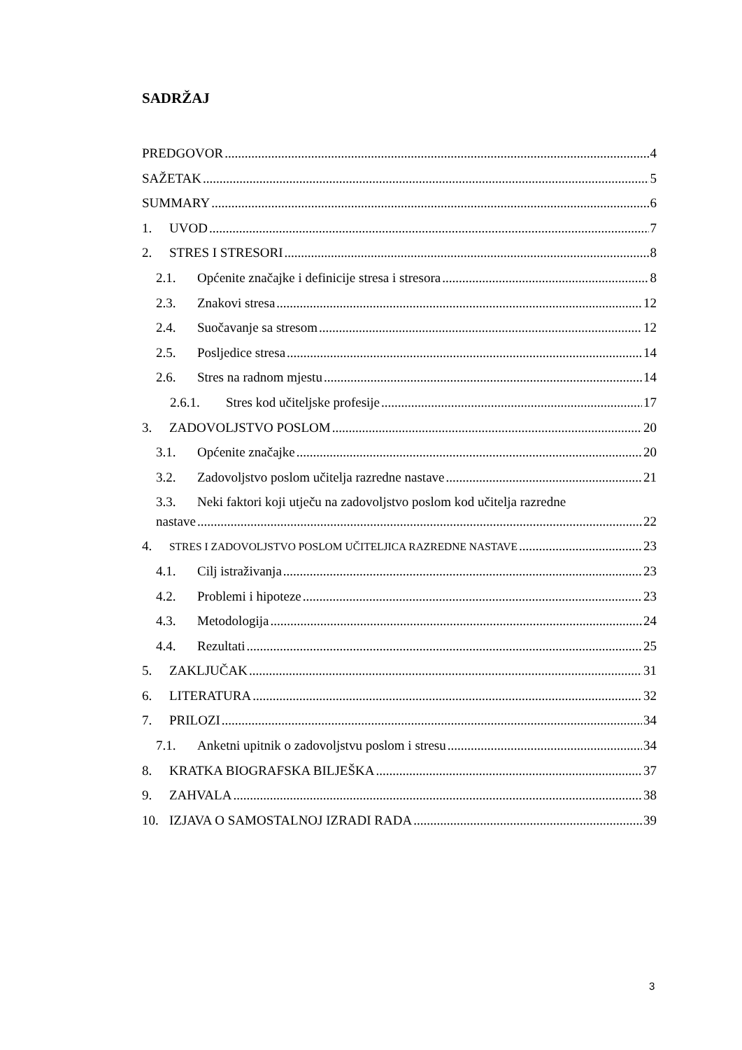SADRŽAJ
PREDGOVOR 4
SAŽETAK 5
SUMMARY 6
1. UVOD 7
2. STRES I STRESORI 8
2.1. Općenite značajke i definicije stresa i stresora 8
2.3. Znakovi stresa 12
2.4. Suočavanje sa stresom 12
2.5. Posljedice stresa 14
2.6. Stres na radnom mjestu 14
2.6.1. Stres kod učiteljske profesije 17
3. ZADOVOLJSTVO POSLOM 20
3.1. Općenite značajke 20
3.2. Zadovoljstvo poslom učitelja razredne nastave 21
3.3. Neki faktori koji utječu na zadovoljstvo poslom kod učitelja razredne
nastave 22
4. STRES I ZADOVOLJSTVO POSLOM UČITELJICA RAZREDNE NASTAVE 23
4.1. Cilj istraživanja 23
4.2. Problemi i hipoteze 23
4.3. Metodologija 24
4.4. Rezultati 25
5. ZAKLJUČAK 31
6. LITERATURA 32
7. PRILOZI 34
7.1. Anketni upitnik o zadovoljstvu poslom i stresu 34
8. KRATKA BIOGRAFSKA BILJEŠKA 37
9. ZAHVALA 38
10. IZJAVA O SAMOSTALNOJ IZRADI RADA 39
3